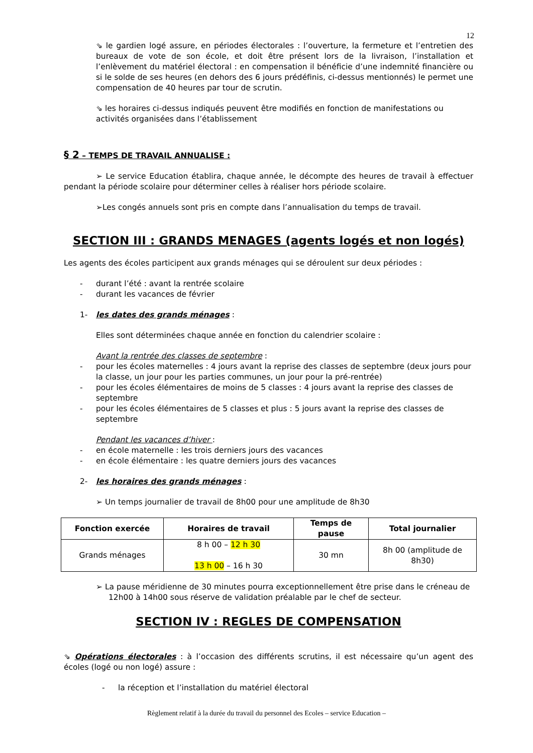12
⇘ le gardien logé assure, en périodes électorales : l’ouverture, la fermeture et l’entretien des bureaux de vote de son école, et doit être présent lors de la livraison, l’installation et l’enlèvement du matériel électoral : en compensation il bénéficie d’une indemnité financière ou si le solde de ses heures (en dehors des 6 jours prédéfinis, ci-dessus mentionnés) le permet une compensation de 40 heures par tour de scrutin.
⇘ les horaires ci-dessus indiqués peuvent être modifiés en fonction de manifestations ou activités organisées dans l’établissement
§ 2 – TEMPS DE TRAVAIL ANNUALISE :
➢ Le service Education établira, chaque année, le décompte des heures de travail à effectuer pendant la période scolaire pour déterminer celles à réaliser hors période scolaire.
➢Les congés annuels sont pris en compte dans l’annualisation du temps de travail.
SECTION III : GRANDS MENAGES (agents logés et non logés)
Les agents des écoles participent aux grands ménages qui se déroulent sur deux périodes :
- durant l’été : avant la rentrée scolaire
- durant les vacances de février
1- les dates des grands ménages :
Elles sont déterminées chaque année en fonction du calendrier scolaire :
Avant la rentrée des classes de septembre :
- pour les écoles maternelles : 4 jours avant la reprise des classes de septembre (deux jours pour la classe, un jour pour les parties communes, un jour pour la pré-rentrée)
- pour les écoles élémentaires de moins de 5 classes : 4 jours avant la reprise des classes de septembre
- pour les écoles élémentaires de 5 classes et plus : 5 jours avant la reprise des classes de septembre
Pendant les vacances d’hiver :
- en école maternelle : les trois derniers jours des vacances
- en école élémentaire : les quatre derniers jours des vacances
2- les horaires des grands ménages :
➢ Un temps journalier de travail de 8h00 pour une amplitude de 8h30
| Fonction exercée | Horaires de travail | Temps de pause | Total journalier |
| --- | --- | --- | --- |
| Grands ménages | 8 h 00 – 12 h 30 13 h 00 – 16 h 30 | 30 mn | 8h 00 (amplitude de 8h30) |
➢ La pause méridienne de 30 minutes pourra exceptionnellement être prise dans le créneau de 12h00 à 14h00 sous réserve de validation préalable par le chef de secteur.
SECTION IV : REGLES DE COMPENSATION
⇘ Opérations électorales : à l’occasion des différents scrutins, il est nécessaire qu’un agent des écoles (logé ou non logé) assure :
- la réception et l’installation du matériel électoral
Règlement relatif à la durée du travail du personnel des Ecoles – service Education –